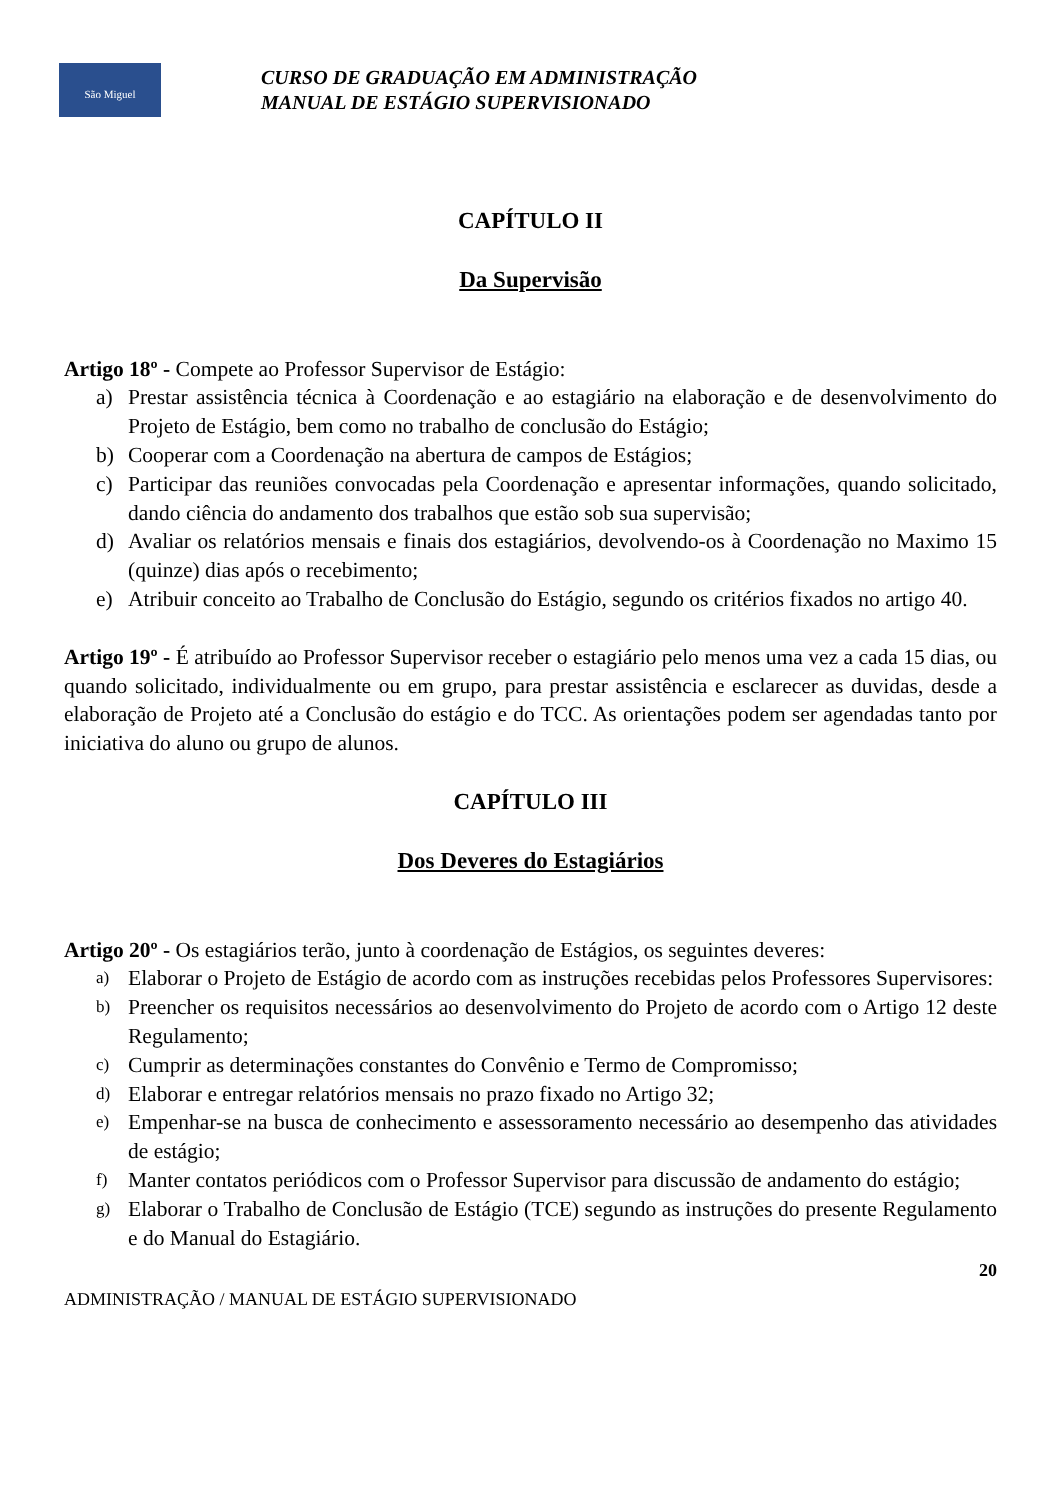São Miguel
CURSO DE GRADUAÇÃO EM ADMINISTRAÇÃO
MANUAL DE ESTÁGIO SUPERVISIONADO
CAPÍTULO II
Da Supervisão
Artigo 18º - Compete ao Professor Supervisor de Estágio:
a) Prestar assistência técnica à Coordenação e ao estagiário na elaboração e de desenvolvimento do Projeto de Estágio, bem como no trabalho de conclusão do Estágio;
b) Cooperar com a Coordenação na abertura de campos de Estágios;
c) Participar das reuniões convocadas pela Coordenação e apresentar informações, quando solicitado, dando ciência do andamento dos trabalhos que estão sob sua supervisão;
d) Avaliar os relatórios mensais e finais dos estagiários, devolvendo-os à Coordenação no Maximo 15 (quinze) dias após o recebimento;
e) Atribuir conceito ao Trabalho de Conclusão do Estágio, segundo os critérios fixados no artigo 40.
Artigo 19º - É atribuído ao Professor Supervisor receber o estagiário pelo menos uma vez a cada 15 dias, ou quando solicitado, individualmente ou em grupo, para prestar assistência e esclarecer as duvidas, desde a elaboração de Projeto até a Conclusão do estágio e do TCC. As orientações podem ser agendadas tanto por iniciativa do aluno ou grupo de alunos.
CAPÍTULO III
Dos Deveres do Estagiários
Artigo 20º - Os estagiários terão, junto à coordenação de Estágios, os seguintes deveres:
a) Elaborar o Projeto de Estágio de acordo com as instruções recebidas pelos Professores Supervisores:
b) Preencher os requisitos necessários ao desenvolvimento do Projeto de acordo com o Artigo 12 deste Regulamento;
c) Cumprir as determinações constantes do Convênio e Termo de Compromisso;
d) Elaborar e entregar relatórios mensais no prazo fixado no Artigo 32;
e) Empenhar-se na busca de conhecimento e assessoramento necessário ao desempenho das atividades de estágio;
f) Manter contatos periódicos com o Professor Supervisor para discussão de andamento do estágio;
g) Elaborar o Trabalho de Conclusão de Estágio (TCE) segundo as instruções do presente Regulamento e do Manual do Estagiário.
20
ADMINISTRAÇÃO / MANUAL DE ESTÁGIO SUPERVISIONADO